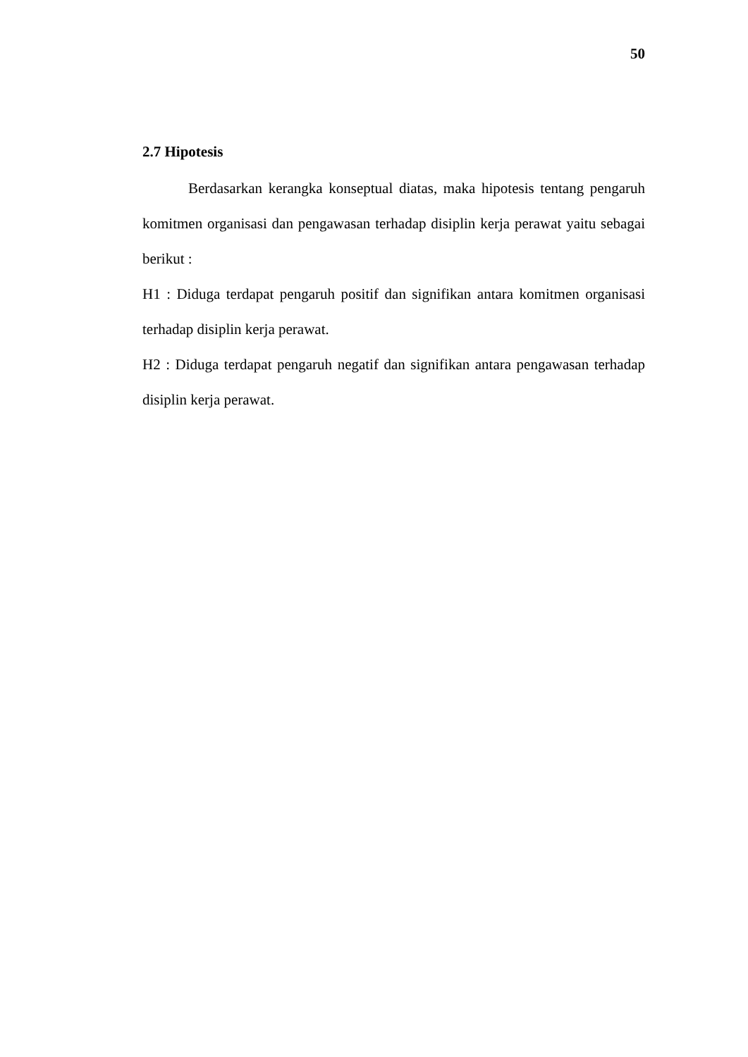50
2.7 Hipotesis
Berdasarkan kerangka konseptual diatas, maka hipotesis tentang pengaruh komitmen organisasi dan pengawasan terhadap disiplin kerja perawat yaitu sebagai berikut :
H1 : Diduga terdapat pengaruh positif dan signifikan antara komitmen organisasi terhadap disiplin kerja perawat.
H2 : Diduga terdapat pengaruh negatif dan signifikan antara pengawasan terhadap disiplin kerja perawat.